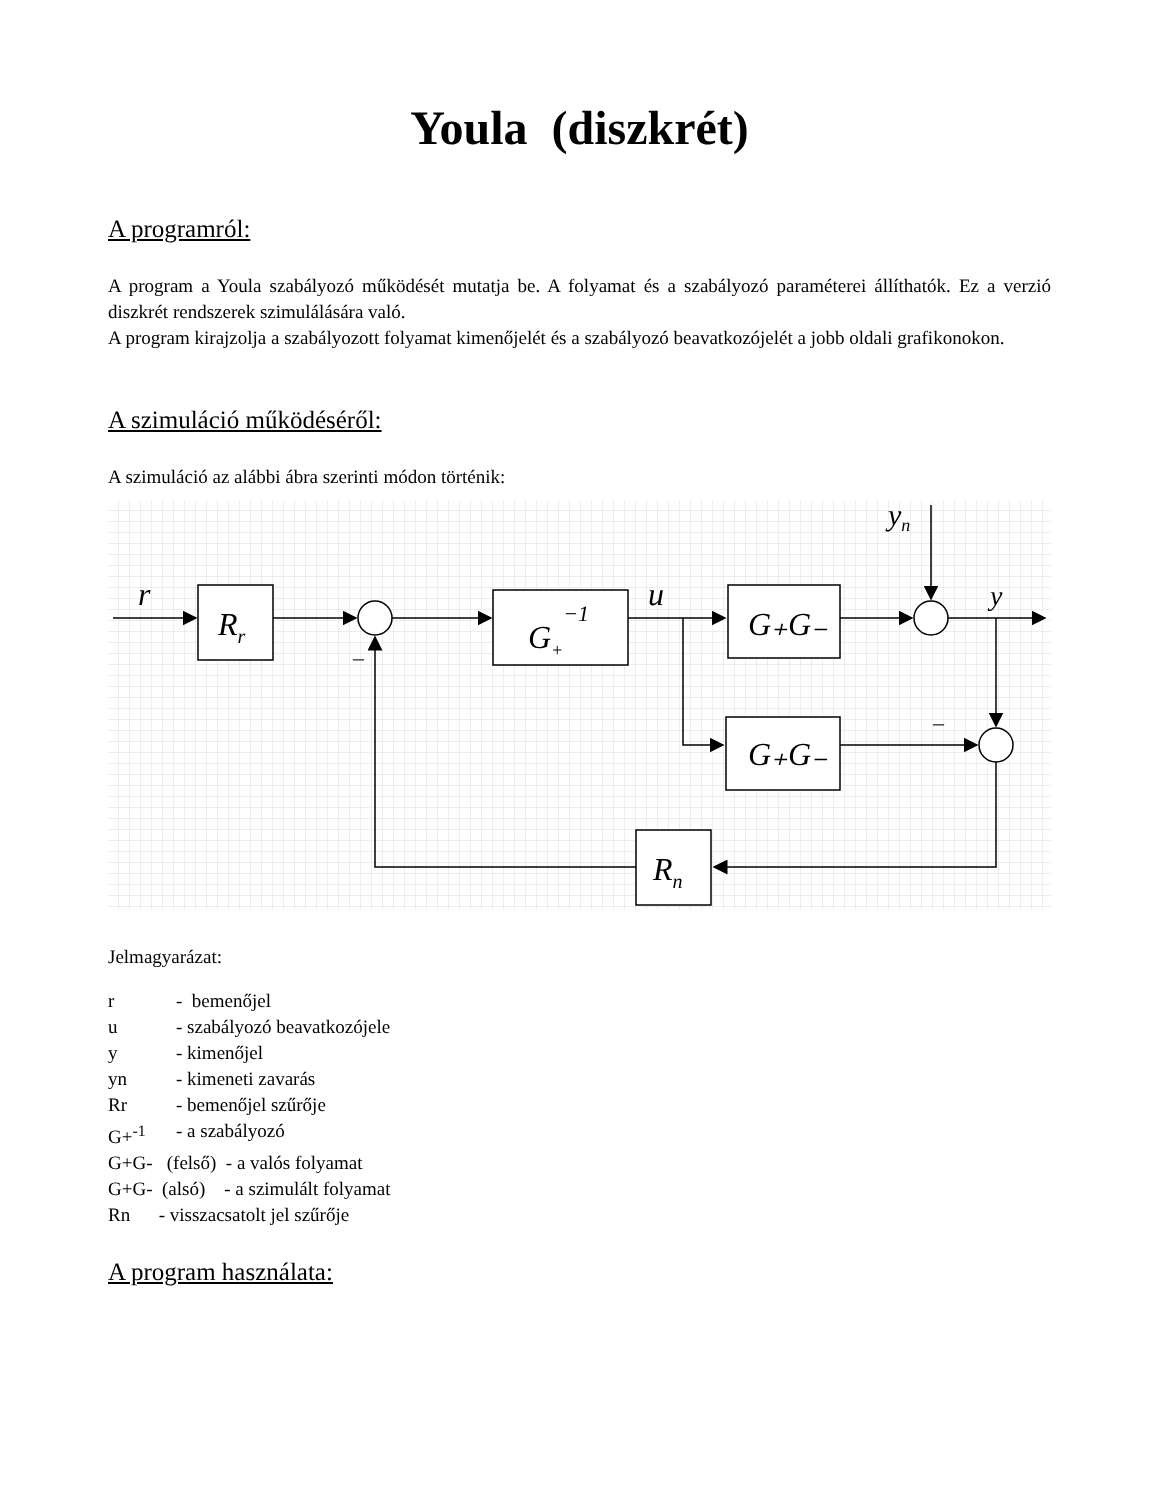Youla (diszkrét)
A programról:
A program a Youla szabályozó működését mutatja be. A folyamat és a szabályozó paraméterei állíthatók. Ez a verzió diszkrét rendszerek szimulálására való.
A program kirajzolja a szabályozott folyamat kimenőjelét és a szabályozó beavatkozójelét a jobb oldali grafikonokon.
A szimuláció működéséről:
A szimuláció az alábbi ábra szerinti módon történik:
r
Rr
G+−1
u
G₊G₋
G₊G₋
yn
y
Rn
–
–
Jelmagyarázat:
| r | - bemenőjel |
| u | - szabályozó beavatkozójele |
| y | - kimenőjel |
| yn | - kimeneti zavarás |
| Rr | - bemenőjel szűrője |
| G+<sup>-1</sup> | - a szabályozó |
| G+G- (felső) - a valós folyamat | |
| G+G- (alsó) - a szimulált folyamat | |
| Rn - visszacsatolt jel szűrője | |
A program használata: